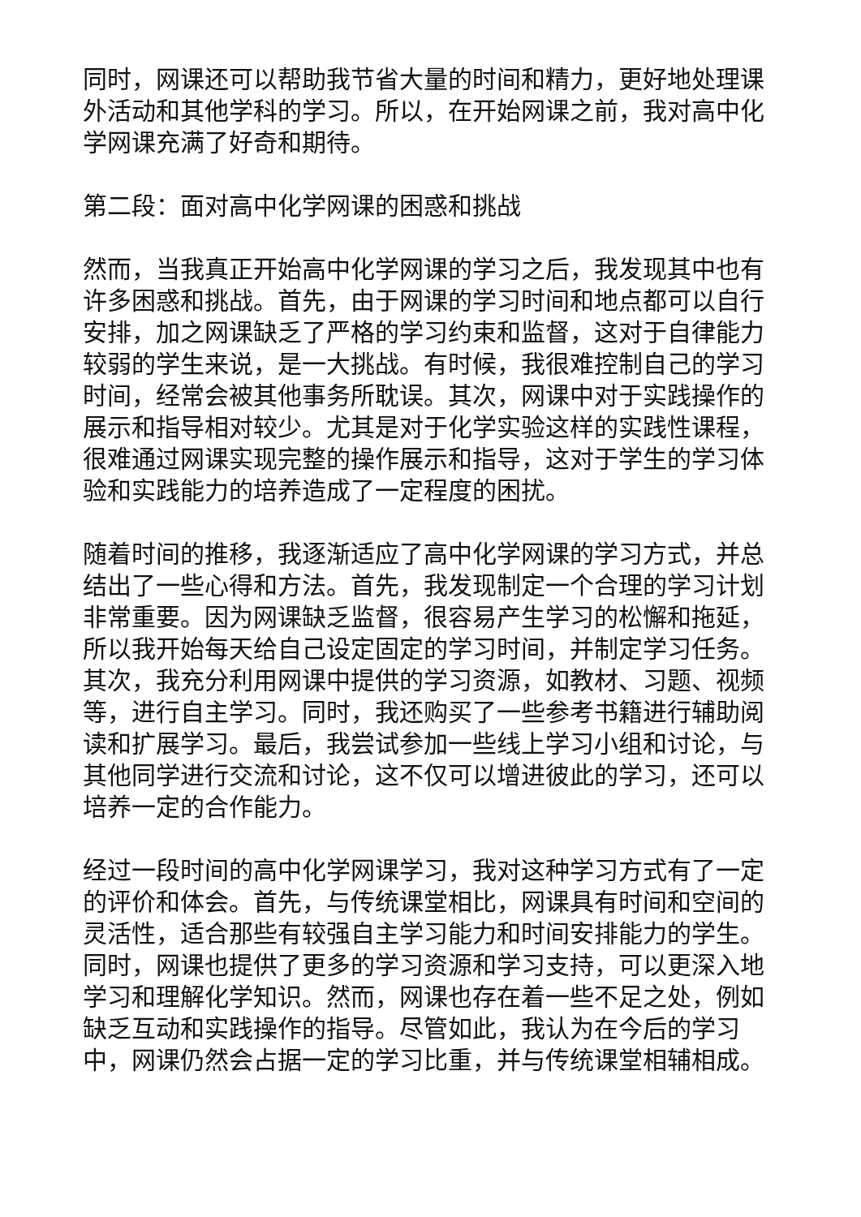同时，网课还可以帮助我节省大量的时间和精力，更好地处理课外活动和其他学科的学习。所以，在开始网课之前，我对高中化学网课充满了好奇和期待。
第二段：面对高中化学网课的困惑和挑战
然而，当我真正开始高中化学网课的学习之后，我发现其中也有许多困惑和挑战。首先，由于网课的学习时间和地点都可以自行安排，加之网课缺乏了严格的学习约束和监督，这对于自律能力较弱的学生来说，是一大挑战。有时候，我很难控制自己的学习时间，经常会被其他事务所耽误。其次，网课中对于实践操作的展示和指导相对较少。尤其是对于化学实验这样的实践性课程，很难通过网课实现完整的操作展示和指导，这对于学生的学习体验和实践能力的培养造成了一定程度的困扰。
随着时间的推移，我逐渐适应了高中化学网课的学习方式，并总结出了一些心得和方法。首先，我发现制定一个合理的学习计划非常重要。因为网课缺乏监督，很容易产生学习的松懈和拖延，所以我开始每天给自己设定固定的学习时间，并制定学习任务。其次，我充分利用网课中提供的学习资源，如教材、习题、视频等，进行自主学习。同时，我还购买了一些参考书籍进行辅助阅读和扩展学习。最后，我尝试参加一些线上学习小组和讨论，与其他同学进行交流和讨论，这不仅可以增进彼此的学习，还可以培养一定的合作能力。
经过一段时间的高中化学网课学习，我对这种学习方式有了一定的评价和体会。首先，与传统课堂相比，网课具有时间和空间的灵活性，适合那些有较强自主学习能力和时间安排能力的学生。同时，网课也提供了更多的学习资源和学习支持，可以更深入地学习和理解化学知识。然而，网课也存在着一些不足之处，例如缺乏互动和实践操作的指导。尽管如此，我认为在今后的学习中，网课仍然会占据一定的学习比重，并与传统课堂相辅相成。